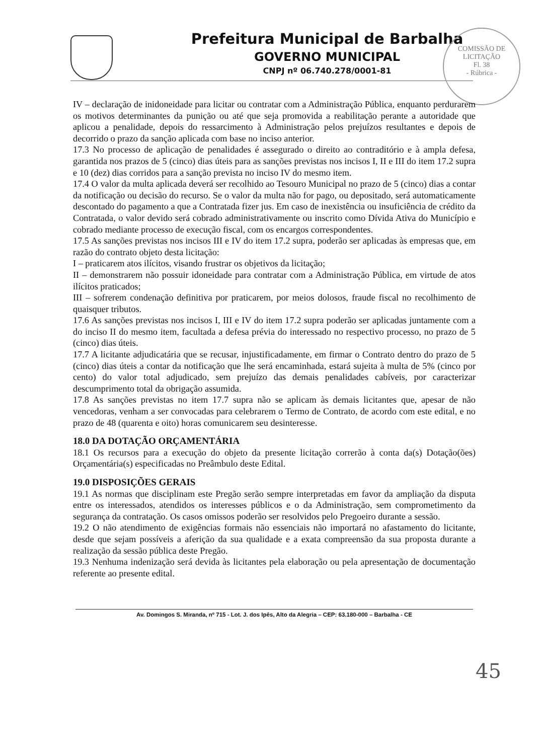Prefeitura Municipal de Barbalha
GOVERNO MUNICIPAL
CNPJ nº 06.740.278/0001-81
COMISSÃO DE LICITAÇÃO
Fl. 38
- Rúbrica -
IV – declaração de inidoneidade para licitar ou contratar com a Administração Pública, enquanto perdurarem os motivos determinantes da punição ou até que seja promovida a reabilitação perante a autoridade que aplicou a penalidade, depois do ressarcimento à Administração pelos prejuízos resultantes e depois de decorrido o prazo da sanção aplicada com base no inciso anterior.
17.3 No processo de aplicação de penalidades é assegurado o direito ao contraditório e à ampla defesa, garantida nos prazos de 5 (cinco) dias úteis para as sanções previstas nos incisos I, II e III do item 17.2 supra e 10 (dez) dias corridos para a sanção prevista no inciso IV do mesmo item.
17.4 O valor da multa aplicada deverá ser recolhido ao Tesouro Municipal no prazo de 5 (cinco) dias a contar da notificação ou decisão do recurso. Se o valor da multa não for pago, ou depositado, será automaticamente descontado do pagamento a que a Contratada fizer jus. Em caso de inexistência ou insuficiência de crédito da Contratada, o valor devido será cobrado administrativamente ou inscrito como Dívida Ativa do Município e cobrado mediante processo de execução fiscal, com os encargos correspondentes.
17.5 As sanções previstas nos incisos III e IV do item 17.2 supra, poderão ser aplicadas às empresas que, em razão do contrato objeto desta licitação:
I – praticarem atos ilícitos, visando frustrar os objetivos da licitação;
II – demonstrarem não possuir idoneidade para contratar com a Administração Pública, em virtude de atos ilícitos praticados;
III – sofrerem condenação definitiva por praticarem, por meios dolosos, fraude fiscal no recolhimento de quaisquer tributos.
17.6 As sanções previstas nos incisos I, III e IV do item 17.2 supra poderão ser aplicadas juntamente com a do inciso II do mesmo item, facultada a defesa prévia do interessado no respectivo processo, no prazo de 5 (cinco) dias úteis.
17.7 A licitante adjudicatária que se recusar, injustificadamente, em firmar o Contrato dentro do prazo de 5 (cinco) dias úteis a contar da notificação que lhe será encaminhada, estará sujeita à multa de 5% (cinco por cento) do valor total adjudicado, sem prejuízo das demais penalidades cabíveis, por caracterizar descumprimento total da obrigação assumida.
17.8 As sanções previstas no item 17.7 supra não se aplicam às demais licitantes que, apesar de não vencedoras, venham a ser convocadas para celebrarem o Termo de Contrato, de acordo com este edital, e no prazo de 48 (quarenta e oito) horas comunicarem seu desinteresse.
18.0 DA DOTAÇÃO ORÇAMENTÁRIA
18.1 Os recursos para a execução do objeto da presente licitação correrão à conta da(s) Dotação(ões) Orçamentária(s) especificadas no Preâmbulo deste Edital.
19.0 DISPOSIÇÕES GERAIS
19.1 As normas que disciplinam este Pregão serão sempre interpretadas em favor da ampliação da disputa entre os interessados, atendidos os interesses públicos e o da Administração, sem comprometimento da segurança da contratação. Os casos omissos poderão ser resolvidos pelo Pregoeiro durante a sessão.
19.2 O não atendimento de exigências formais não essenciais não importará no afastamento do licitante, desde que sejam possíveis a aferição da sua qualidade e a exata compreensão da sua proposta durante a realização da sessão pública deste Pregão.
19.3 Nenhuma indenização será devida às licitantes pela elaboração ou pela apresentação de documentação referente ao presente edital.
Av. Domingos S. Miranda, nº 715 - Lot. J. dos Ipês, Alto da Alegria – CEP: 63.180-000 – Barbalha - CE
45